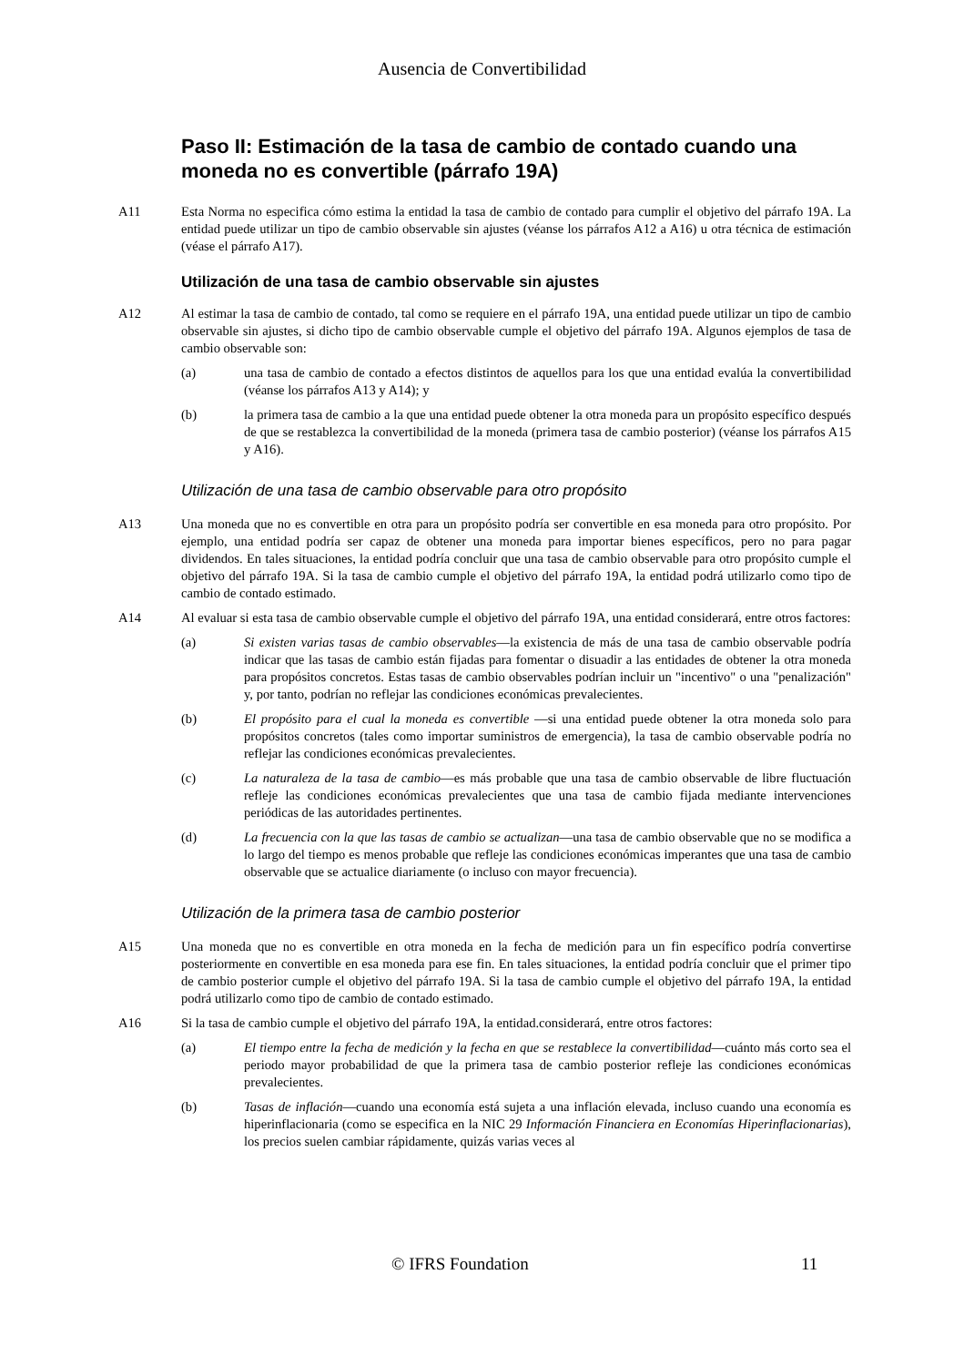Ausencia de Convertibilidad
Paso II: Estimación de la tasa de cambio de contado cuando una moneda no es convertible (párrafo 19A)
A11 Esta Norma no especifica cómo estima la entidad la tasa de cambio de contado para cumplir el objetivo del párrafo 19A. La entidad puede utilizar un tipo de cambio observable sin ajustes (véanse los párrafos A12 a A16) u otra técnica de estimación (véase el párrafo A17).
Utilización de una tasa de cambio observable sin ajustes
A12 Al estimar la tasa de cambio de contado, tal como se requiere en el párrafo 19A, una entidad puede utilizar un tipo de cambio observable sin ajustes, si dicho tipo de cambio observable cumple el objetivo del párrafo 19A. Algunos ejemplos de tasa de cambio observable son:
(a) una tasa de cambio de contado a efectos distintos de aquellos para los que una entidad evalúa la convertibilidad (véanse los párrafos A13 y A14); y
(b) la primera tasa de cambio a la que una entidad puede obtener la otra moneda para un propósito específico después de que se restablezca la convertibilidad de la moneda (primera tasa de cambio posterior) (véanse los párrafos A15 y A16).
Utilización de una tasa de cambio observable para otro propósito
A13 Una moneda que no es convertible en otra para un propósito podría ser convertible en esa moneda para otro propósito. Por ejemplo, una entidad podría ser capaz de obtener una moneda para importar bienes específicos, pero no para pagar dividendos. En tales situaciones, la entidad podría concluir que una tasa de cambio observable para otro propósito cumple el objetivo del párrafo 19A. Si la tasa de cambio cumple el objetivo del párrafo 19A, la entidad podrá utilizarlo como tipo de cambio de contado estimado.
A14 Al evaluar si esta tasa de cambio observable cumple el objetivo del párrafo 19A, una entidad considerará, entre otros factores:
(a) Si existen varias tasas de cambio observables—la existencia de más de una tasa de cambio observable podría indicar que las tasas de cambio están fijadas para fomentar o disuadir a las entidades de obtener la otra moneda para propósitos concretos. Estas tasas de cambio observables podrían incluir un "incentivo" o una "penalización" y, por tanto, podrían no reflejar las condiciones económicas prevalecientes.
(b) El propósito para el cual la moneda es convertible —si una entidad puede obtener la otra moneda solo para propósitos concretos (tales como importar suministros de emergencia), la tasa de cambio observable podría no reflejar las condiciones económicas prevalecientes.
(c) La naturaleza de la tasa de cambio—es más probable que una tasa de cambio observable de libre fluctuación refleje las condiciones económicas prevalecientes que una tasa de cambio fijada mediante intervenciones periódicas de las autoridades pertinentes.
(d) La frecuencia con la que las tasas de cambio se actualizan—una tasa de cambio observable que no se modifica a lo largo del tiempo es menos probable que refleje las condiciones económicas imperantes que una tasa de cambio observable que se actualice diariamente (o incluso con mayor frecuencia).
Utilización de la primera tasa de cambio posterior
A15 Una moneda que no es convertible en otra moneda en la fecha de medición para un fin específico podría convertirse posteriormente en convertible en esa moneda para ese fin. En tales situaciones, la entidad podría concluir que el primer tipo de cambio posterior cumple el objetivo del párrafo 19A. Si la tasa de cambio cumple el objetivo del párrafo 19A, la entidad podrá utilizarlo como tipo de cambio de contado estimado.
A16 Si la tasa de cambio cumple el objetivo del párrafo 19A, la entidad.considerará, entre otros factores:
(a) El tiempo entre la fecha de medición y la fecha en que se restablece la convertibilidad—cuánto más corto sea el periodo mayor probabilidad de que la primera tasa de cambio posterior refleje las condiciones económicas prevalecientes.
(b) Tasas de inflación—cuando una economía está sujeta a una inflación elevada, incluso cuando una economía es hiperinflacionaria (como se especifica en la NIC 29 Información Financiera en Economías Hiperinflacionarias), los precios suelen cambiar rápidamente, quizás varias veces al
© IFRS Foundation 11